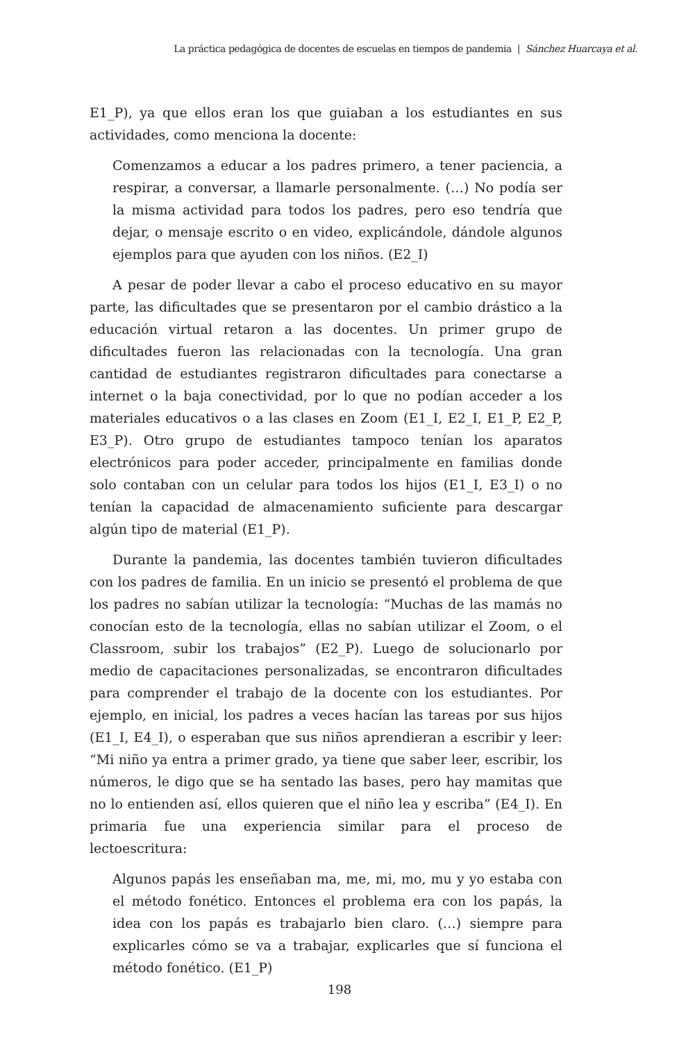La práctica pedagógica de docentes de escuelas en tiempos de pandemia | Sánchez Huarcaya et al.
E1_P), ya que ellos eran los que guiaban a los estudiantes en sus actividades, como menciona la docente:
Comenzamos a educar a los padres primero, a tener paciencia, a respirar, a conversar, a llamarle personalmente. (…) No podía ser la misma actividad para todos los padres, pero eso tendría que dejar, o mensaje escrito o en video, explicándole, dándole algunos ejemplos para que ayuden con los niños. (E2_I)
A pesar de poder llevar a cabo el proceso educativo en su mayor parte, las dificultades que se presentaron por el cambio drástico a la educación virtual retaron a las docentes. Un primer grupo de dificultades fueron las relacionadas con la tecnología. Una gran cantidad de estudiantes registraron dificultades para conectarse a internet o la baja conectividad, por lo que no podían acceder a los materiales educativos o a las clases en Zoom (E1_I, E2_I, E1_P, E2_P, E3_P). Otro grupo de estudiantes tampoco tenían los aparatos electrónicos para poder acceder, principalmente en familias donde solo contaban con un celular para todos los hijos (E1_I, E3_I) o no tenían la capacidad de almacenamiento suficiente para descargar algún tipo de material (E1_P).
Durante la pandemia, las docentes también tuvieron dificultades con los padres de familia. En un inicio se presentó el problema de que los padres no sabían utilizar la tecnología: “Muchas de las mamás no conocían esto de la tecnología, ellas no sabían utilizar el Zoom, o el Classroom, subir los trabajos” (E2_P). Luego de solucionarlo por medio de capacitaciones personalizadas, se encontraron dificultades para comprender el trabajo de la docente con los estudiantes. Por ejemplo, en inicial, los padres a veces hacían las tareas por sus hijos (E1_I, E4_I), o esperaban que sus niños aprendieran a escribir y leer: “Mi niño ya entra a primer grado, ya tiene que saber leer, escribir, los números, le digo que se ha sentado las bases, pero hay mamitas que no lo entienden así, ellos quieren que el niño lea y escriba” (E4_I). En primaria fue una experiencia similar para el proceso de lectoescritura:
Algunos papás les enseñaban ma, me, mi, mo, mu y yo estaba con el método fonético. Entonces el problema era con los papás, la idea con los papás es trabajarlo bien claro. (…) siempre para explicarles cómo se va a trabajar, explicarles que sí funciona el método fonético. (E1_P)
198